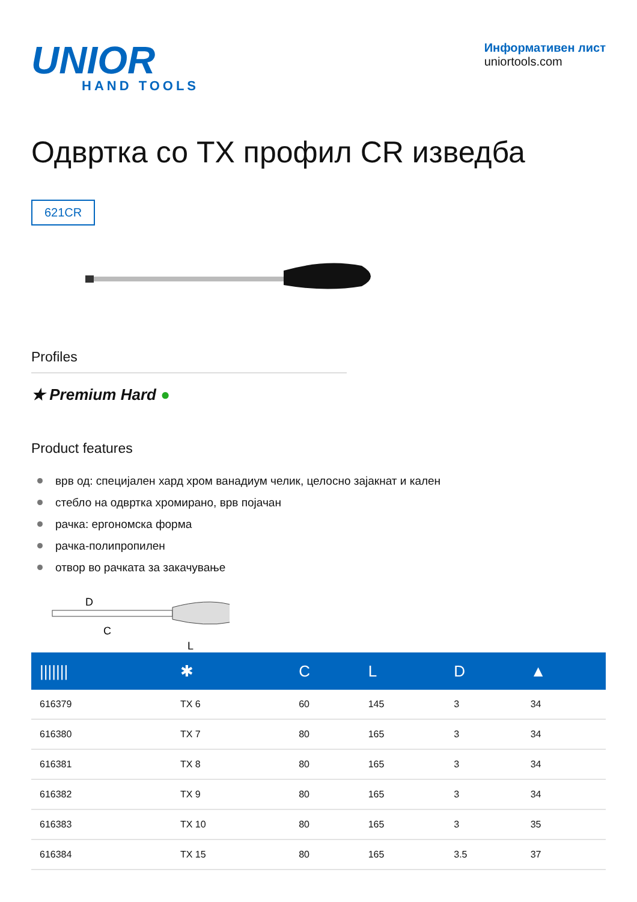UNIOR
HAND TOOLS
Информативен лист
uniortools.com
Одвртка со TX профил CR изведба
621CR
Profiles
★ Premium Hard ●
Product features
врв од: специјален хард хром ванадиум челик, целосно зајакнат и кален
стебло на одвртка хромирано, врв појачан
рачка: ергономска форма
рачка-полипропилен
отвор во рачката за закачување
D
C
L
| /////// | ✱ | C | L | D | ▲ |
| --- | --- | --- | --- | --- | --- |
| 616379 | TX 6 | 60 | 145 | 3 | 34 |
| 616380 | TX 7 | 80 | 165 | 3 | 34 |
| 616381 | TX 8 | 80 | 165 | 3 | 34 |
| 616382 | TX 9 | 80 | 165 | 3 | 34 |
| 616383 | TX 10 | 80 | 165 | 3 | 35 |
| 616384 | TX 15 | 80 | 165 | 3.5 | 37 |